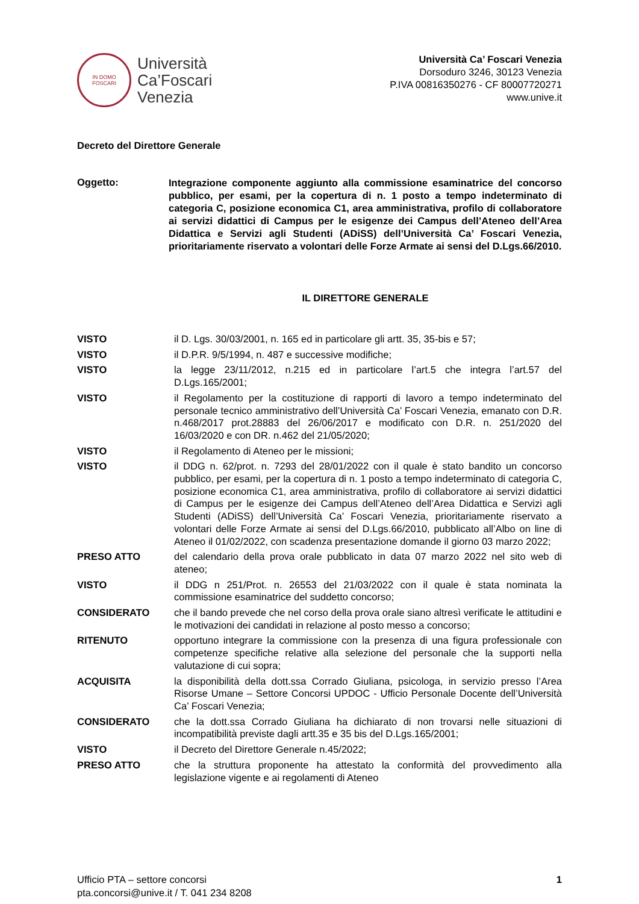IN DOMO
FOSCARI
Università
Ca’Foscari
Venezia
Università Ca’ Foscari Venezia
Dorsoduro 3246, 30123 Venezia
P.IVA 00816350276 - CF 80007720271
www.unive.it
Decreto del Direttore Generale
Oggetto:
Integrazione componente aggiunto alla commissione esaminatrice del concorso pubblico, per esami, per la copertura di n. 1 posto a tempo indeterminato di categoria C, posizione economica C1, area amministrativa, profilo di collaboratore ai servizi didattici di Campus per le esigenze dei Campus dell’Ateneo dell’Area Didattica e Servizi agli Studenti (ADiSS) dell’Università Ca’ Foscari Venezia, prioritariamente riservato a volontari delle Forze Armate ai sensi del D.Lgs.66/2010.
IL DIRETTORE GENERALE
VISTO il D. Lgs. 30/03/2001, n. 165 ed in particolare gli artt. 35, 35-bis e 57;
VISTO il D.P.R. 9/5/1994, n. 487 e successive modifiche;
VISTO la legge 23/11/2012, n.215 ed in particolare l’art.5 che integra l’art.57 del D.Lgs.165/2001;
VISTO il Regolamento per la costituzione di rapporti di lavoro a tempo indeterminato del personale tecnico amministrativo dell’Università Ca’ Foscari Venezia, emanato con D.R. n.468/2017 prot.28883 del 26/06/2017 e modificato con D.R. n. 251/2020 del 16/03/2020 e con DR. n.462 del 21/05/2020;
VISTO il Regolamento di Ateneo per le missioni;
VISTO il DDG n. 62/prot. n. 7293 del 28/01/2022 con il quale è stato bandito un concorso pubblico, per esami, per la copertura di n. 1 posto a tempo indeterminato di categoria C, posizione economica C1, area amministrativa, profilo di collaboratore ai servizi didattici di Campus per le esigenze dei Campus dell’Ateneo dell’Area Didattica e Servizi agli Studenti (ADiSS) dell’Università Ca’ Foscari Venezia, prioritariamente riservato a volontari delle Forze Armate ai sensi del D.Lgs.66/2010, pubblicato all’Albo on line di Ateneo il 01/02/2022, con scadenza presentazione domande il giorno 03 marzo 2022;
PRESO ATTO del calendario della prova orale pubblicato in data 07 marzo 2022 nel sito web di ateneo;
VISTO il DDG n 251/Prot. n. 26553 del 21/03/2022 con il quale è stata nominata la commissione esaminatrice del suddetto concorso;
CONSIDERATO che il bando prevede che nel corso della prova orale siano altresì verificate le attitudini e le motivazioni dei candidati in relazione al posto messo a concorso;
RITENUTO opportuno integrare la commissione con la presenza di una figura professionale con competenze specifiche relative alla selezione del personale che la supporti nella valutazione di cui sopra;
ACQUISITA la disponibilità della dott.ssa Corrado Giuliana, psicologa, in servizio presso l’Area Risorse Umane – Settore Concorsi UPDOC - Ufficio Personale Docente dell’Università Ca’ Foscari Venezia;
CONSIDERATO che la dott.ssa Corrado Giuliana ha dichiarato di non trovarsi nelle situazioni di incompatibilità previste dagli artt.35 e 35 bis del D.Lgs.165/2001;
VISTO il Decreto del Direttore Generale n.45/2022;
PRESO ATTO che la struttura proponente ha attestato la conformità del provvedimento alla legislazione vigente e ai regolamenti di Ateneo
Ufficio PTA – settore concorsi
pta.concorsi@unive.it / T. 041 234 8208
1